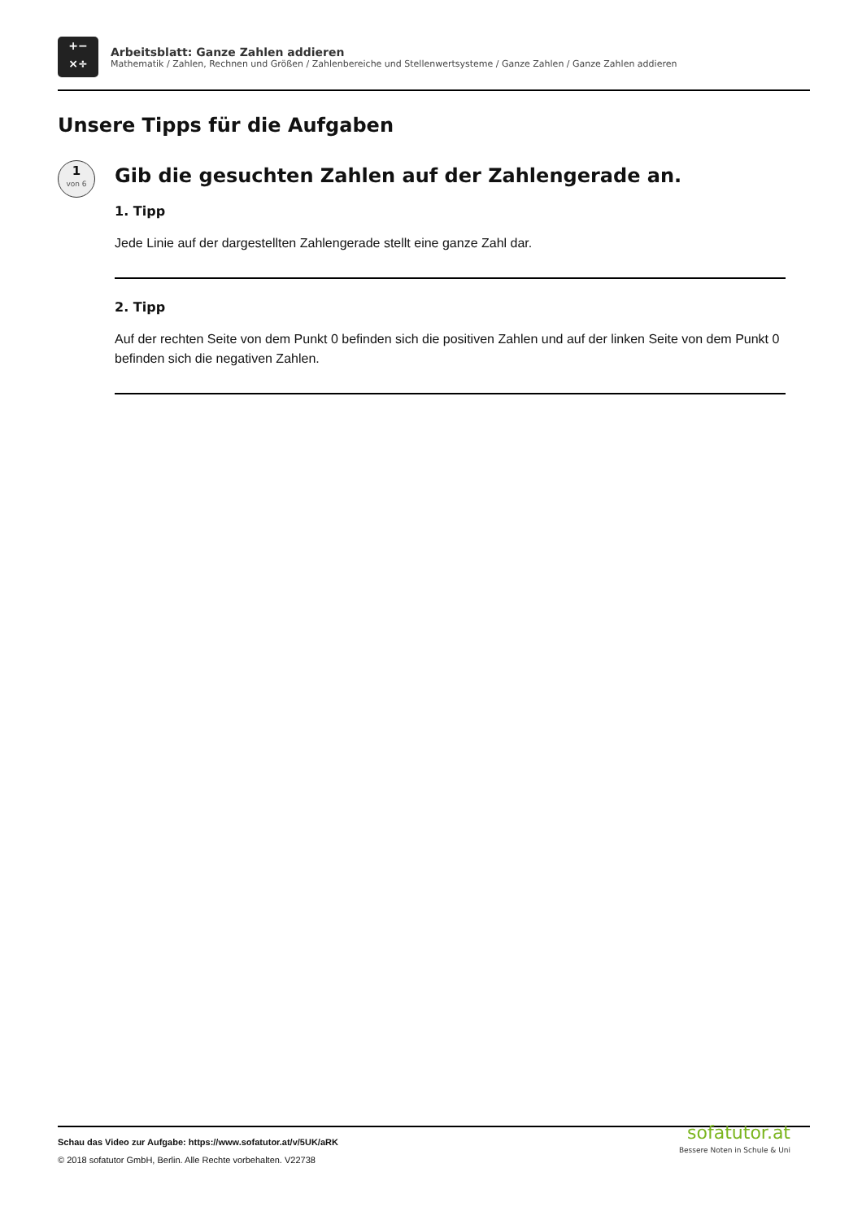+−
×÷
Arbeitsblatt: Ganze Zahlen addieren
Mathematik / Zahlen, Rechnen und Größen / Zahlenbereiche und Stellenwertsysteme / Ganze Zahlen / Ganze Zahlen addieren
Unsere Tipps für die Aufgaben
1
von 6
Gib die gesuchten Zahlen auf der Zahlengerade an.
1. Tipp
Jede Linie auf der dargestellten Zahlengerade stellt eine ganze Zahl dar.
2. Tipp
Auf der rechten Seite von dem Punkt 0 befinden sich die positiven Zahlen und auf der linken Seite von dem Punkt 0 befinden sich die negativen Zahlen.
Schau das Video zur Aufgabe: https://www.sofatutor.at/v/5UK/aRK
© 2018 sofatutor GmbH, Berlin. Alle Rechte vorbehalten. V22738
sofatutor.at
Bessere Noten in Schule & Uni